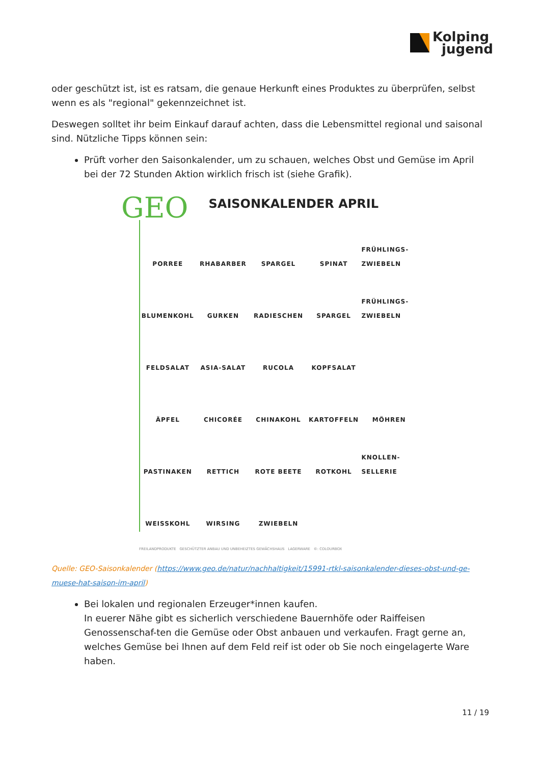Kolping
jugend
oder geschützt ist, ist es ratsam, die genaue Herkunft eines Produktes zu überprüfen, selbst wenn es als "regional" gekennzeichnet ist.
Deswegen solltet ihr beim Einkauf darauf achten, dass die Lebensmittel regional und saisonal sind. Nützliche Tipps können sein:
Prüft vorher den Saisonkalender, um zu schauen, welches Obst und Gemüse im April bei der 72 Stunden Aktion wirklich frisch ist (siehe Grafik).
GEO
SAISONKALENDER APRIL
PORREE
RHABARBER
SPARGEL
SPINAT
FRÜHLINGS- ZWIEBELN
BLUMENKOHL
GURKEN
RADIESCHEN
SPARGEL
FRÜHLINGS- ZWIEBELN
FELDSALAT
ASIA-SALAT
RUCOLA
KOPFSALAT
ÄPFEL
CHICORÉE
CHINAKOHL
KARTOFFELN
MÖHREN
PASTINAKEN
RETTICH
ROTE BEETE
ROTKOHL
KNOLLEN- SELLERIE
WEISSKOHL
WIRSING
ZWIEBELN
FREILANDPRODUKTE GESCHÜTZTER ANBAU UND UNBEHEIZTES GEWÄCHSHAUS LAGERWARE ©: COLOURBOX
Quelle: GEO-Saisonkalender (https://www.geo.de/natur/nachhaltigkeit/15991-rtkl-saisonkalender-dieses-obst-und-ge-muese-hat-saison-im-april)
Bei lokalen und regionalen Erzeuger*innen kaufen.
In euerer Nähe gibt es sicherlich verschiedene Bauernhöfe oder Raiffeisen Genossenschaf-ten die Gemüse oder Obst anbauen und verkaufen. Fragt gerne an, welches Gemüse bei Ihnen auf dem Feld reif ist oder ob Sie noch eingelagerte Ware haben.
11 / 19